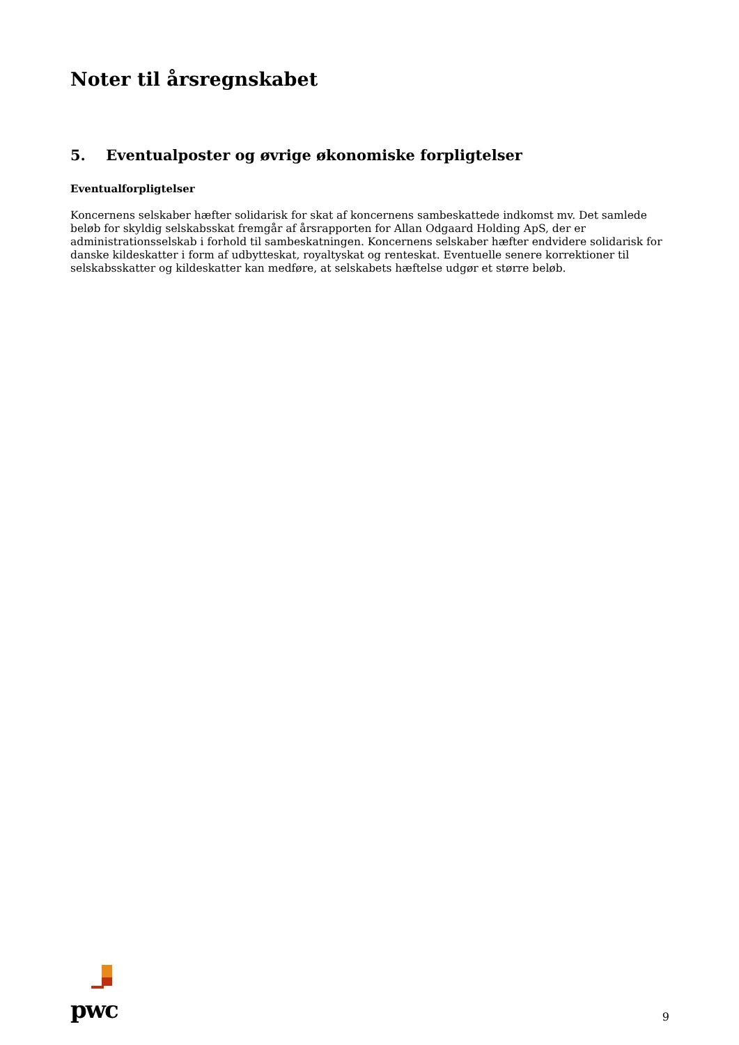Noter til årsregnskabet
5. Eventualposter og øvrige økonomiske forpligtelser
Eventualforpligtelser
Koncernens selskaber hæfter solidarisk for skat af koncernens sambeskattede indkomst mv. Det samlede beløb for skyldig selskabsskat fremgår af årsrapporten for Allan Odgaard Holding ApS, der er administrationsselskab i forhold til sambeskatningen. Koncernens selskaber hæfter endvidere solidarisk for danske kildeskatter i form af udbytteskat, royaltyskat og renteskat. Eventuelle senere korrektioner til selskabsskatter og kildeskatter kan medføre, at selskabets hæftelse udgør et større beløb.
pwc
9